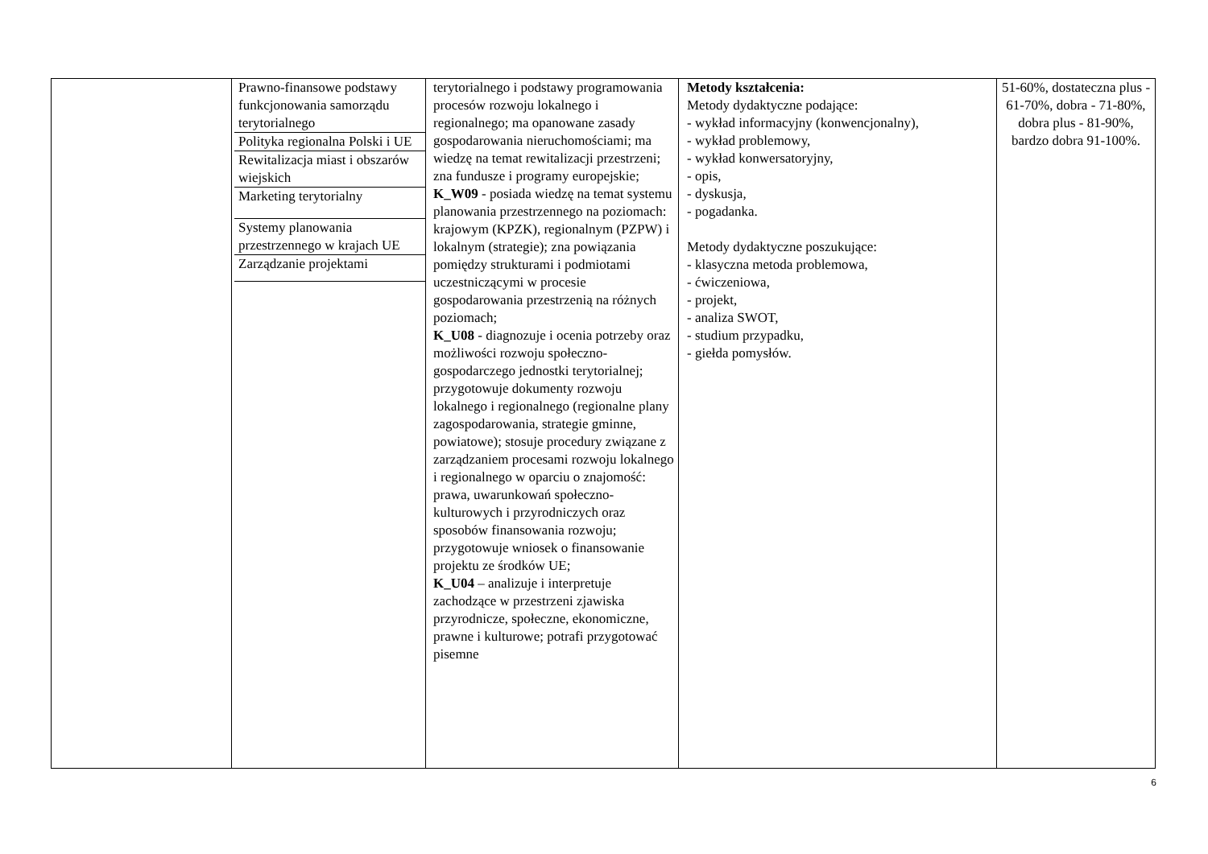| | / Prawno-finansowe podstawy funkcjonowania samorządu terytorialnego / / Polityka regionalna Polski i UE / / Rewitalizacja miast i obszarów wiejskich / / Marketing terytorialny / / Systemy planowania przestrzennego w krajach UE / / Zarządzanie projektami / | terytorialnego i podstawy programowania procesów rozwoju lokalnego i regionalnego; ma opanowane zasady gospodarowania nieruchomościami; ma wiedzę na temat rewitalizacji przestrzeni; zna fundusze i programy europejskie; K_W09 - posiada wiedzę na temat systemu planowania przestrzennego na poziomach: krajowym (KPZK), regionalnym (PZPW) i lokalnym (strategie); zna powiązania pomiędzy strukturami i podmiotami uczestniczącymi w procesie gospodarowania przestrzenią na różnych poziomach; K_U08 - diagnozuje i ocenia potrzeby oraz możliwości rozwoju społeczno-gospodarczego jednostki terytorialnej; przygotowuje dokumenty rozwoju lokalnego i regionalnego (regionalne plany zagospodarowania, strategie gminne, powiatowe); stosuje procedury związane z zarządzaniem procesami rozwoju lokalnego i regionalnego w oparciu o znajomość: prawa, uwarunkowań społeczno-kulturowych i przyrodniczych oraz sposobów finansowania rozwoju; przygotowuje wniosek o finansowanie projektu ze środków UE; K_U04 – analizuje i interpretuje zachodzące w przestrzeni zjawiska przyrodnicze, społeczne, ekonomiczne, prawne i kulturowe; potrafi przygotować pisemne | Metody kształcenia: Metody dydaktyczne podające: - wykład informacyjny (konwencjonalny), - wykład problemowy, - wykład konwersatoryjny, - opis, - dyskusja, - pogadanka. Metody dydaktyczne poszukujące: - klasyczna metoda problemowa, - ćwiczeniowa, - projekt, - analiza SWOT, - studium przypadku, - giełda pomysłów. | 51-60%, dostateczna plus - 61-70%, dobra - 71-80%, dobra plus - 81-90%, bardzo dobra 91-100%. |
6